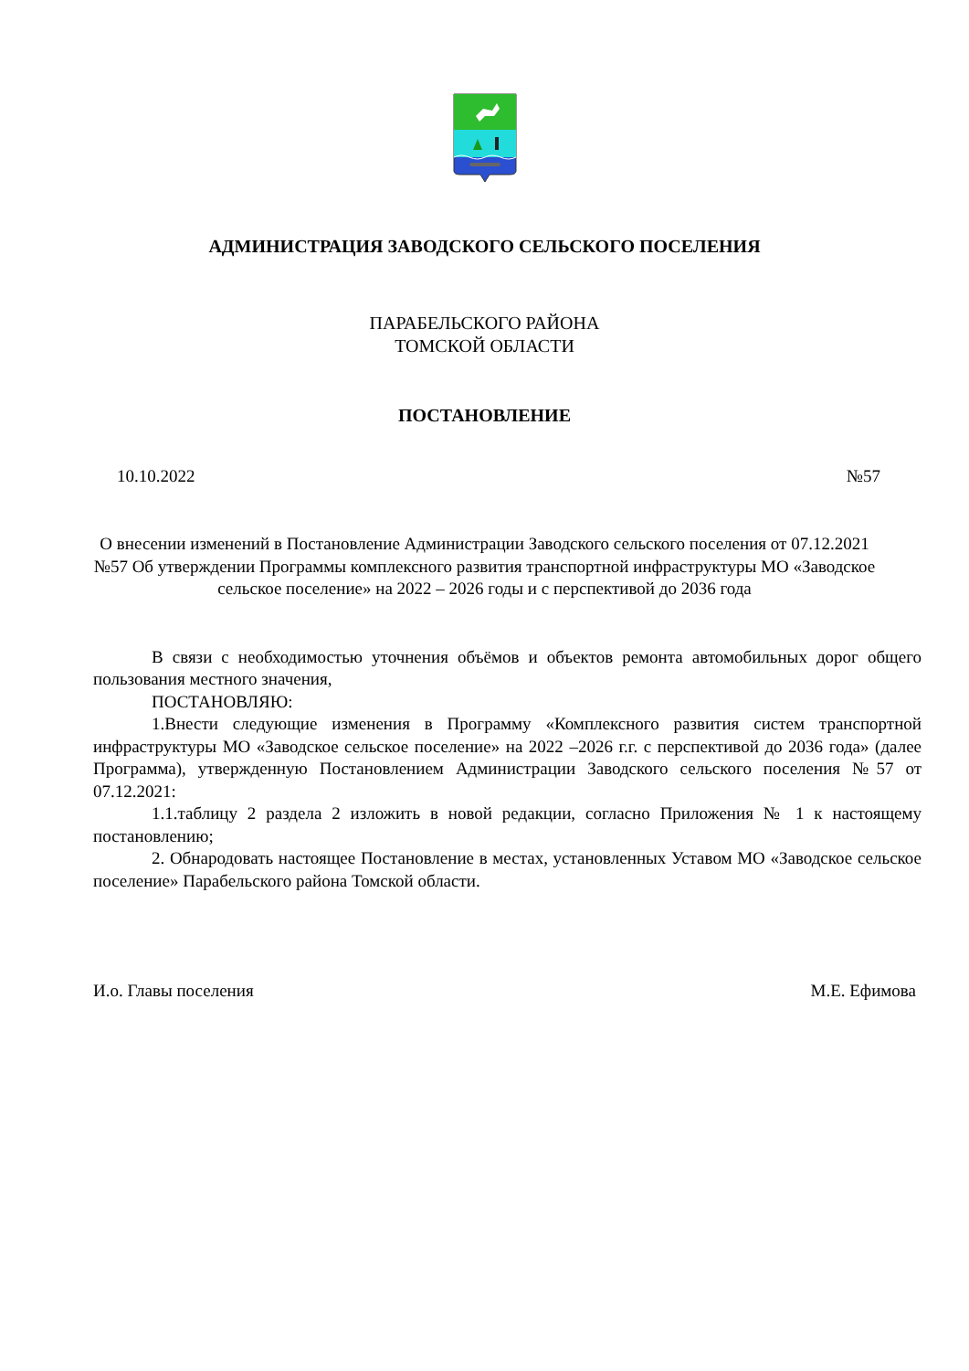АДМИНИСТРАЦИЯ ЗАВОДСКОГО СЕЛЬСКОГО ПОСЕЛЕНИЯ
ПАРАБЕЛЬСКОГО РАЙОНА
ТОМСКОЙ ОБЛАСТИ
ПОСТАНОВЛЕНИЕ
10.10.2022 №57
О внесении изменений в Постановление Администрации Заводского сельского поселения от 07.12.2021 №57 Об утверждении Программы комплексного развития транспортной инфраструктуры МО «Заводское сельское поселение» на 2022 – 2026 годы и с перспективой до 2036 года
В связи с необходимостью уточнения объёмов и объектов ремонта автомобильных дорог общего пользования местного значения,
ПОСТАНОВЛЯЮ:
1.Внести следующие изменения в Программу «Комплексного развития систем транспортной инфраструктуры МО «Заводское сельское поселение» на 2022 –2026 г.г. с перспективой до 2036 года» (далее Программа), утвержденную Постановлением Администрации Заводского сельского поселения №57 от 07.12.2021:
1.1.таблицу 2 раздела 2 изложить в новой редакции, согласно Приложения № 1 к настоящему постановлению;
2. Обнародовать настоящее Постановление в местах, установленных Уставом МО «Заводское сельское поселение» Парабельского района Томской области.
И.о. Главы поселения М.Е. Ефимова